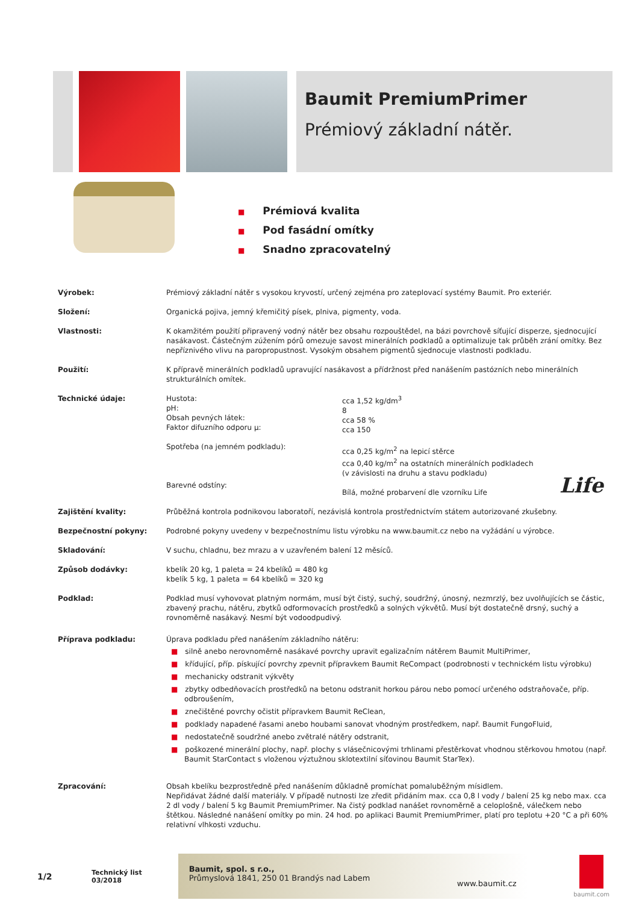Baumit PremiumPrimer
Prémiový základní nátěr.
■ Prémiová kvalita
■ Pod fasádní omítky
■ Snadno zpracovatelný
| Výrobek: | Prémiový základní nátěr s vysokou kryvostí, určený zejména pro zateplovací systémy Baumit. Pro exteriér. |
| Složení: | Organická pojiva, jemný křemičitý písek, plniva, pigmenty, voda. |
| Vlastnosti: | K okamžitém použití připravený vodný nátěr bez obsahu rozpouštědel, na bázi povrchově síťující disperze, sjednocující nasákavost. Částečným zúžením pórů omezuje savost minerálních podkladů a optimalizuje tak průběh zrání omítky. Bez nepříznivého vlivu na paropropustnost. Vysokým obsahem pigmentů sjednocuje vlastnosti podkladu. |
| Použití: | K přípravě minerálních podkladů upravující nasákavost a přídržnost před nanášením pastózních nebo minerálních strukturálních omítek. |
| Technické údaje: | / Hustota: pH: Obsah pevných látek: Faktor difuzního odporu µ: Spotřeba (na jemném podkladu): Barevné odstíny: / cca 1,52 kg/dm<sup>3</sup> 8 cca 58 % cca 150 cca 0,25 kg/m<sup>2</sup> na lepicí stěrce cca 0,40 kg/m<sup>2</sup> na ostatních minerálních podkladech (v závislosti na druhu a stavu podkladu) Bílá, možné probarvení dle vzorníku Life / Life / |
| Zajištění kvality: | Průběžná kontrola podnikovou laboratoří, nezávislá kontrola prostřednictvím státem autorizované zkušebny. |
| Bezpečnostní pokyny: | Podrobné pokyny uvedeny v bezpečnostnímu listu výrobku na www.baumit.cz nebo na vyžádání u výrobce. |
| Skladování: | V suchu, chladnu, bez mrazu a v uzavřeném balení 12 měsíců. |
| Způsob dodávky: | kbelík 20 kg, 1 paleta = 24 kbelíků = 480 kg kbelík 5 kg, 1 paleta = 64 kbelíků = 320 kg |
| Podklad: | Podklad musí vyhovovat platným normám, musí být čistý, suchý, soudržný, únosný, nezmrzlý, bez uvolňujících se částic, zbavený prachu, nátěru, zbytků odformovacích prostředků a solných výkvětů. Musí být dostatečně drsný, suchý a rovnoměrně nasákavý. Nesmí být vodoodpudivý. |
| Příprava podkladu: | Úprava podkladu před nanášením základního nátěru: ■ silně anebo nerovnoměrně nasákavé povrchy upravit egalizačním nátěrem Baumit MultiPrimer, ■ křídující, příp. pískující povrchy zpevnit přípravkem Baumit ReCompact (podrobnosti v technickém listu výrobku) ■ mechanicky odstranit výkvěty ■ zbytky odbedňovacích prostředků na betonu odstranit horkou párou nebo pomocí určeného odstraňovače, příp. odbroušením, ■ znečištěné povrchy očistit přípravkem Baumit ReClean, ■ podklady napadené řasami anebo houbami sanovat vhodným prostředkem, např. Baumit FungoFluid, ■ nedostatečně soudržné anebo zvětralé nátěry odstranit, ■ poškozené minerální plochy, např. plochy s vlásečnicovými trhlinami přestěrkovat vhodnou stěrkovou hmotou (např. Baumit StarContact s vloženou výztužnou sklotextilní síťovinou Baumit StarTex). |
| Zpracování: | Obsah kbelíku bezprostředně před nanášením důkladně promíchat pomaluběžným mísidlem. Nepřidávat žádné další materiály. V případě nutnosti lze zředit přidáním max. cca 0,8 l vody / balení 25 kg nebo max. cca 2 dl vody / balení 5 kg Baumit PremiumPrimer. Na čistý podklad nanášet rovnoměrně a celoplošně, válečkem nebo štětkou. Následné nanášení omítky po min. 24 hod. po aplikaci Baumit PremiumPrimer, platí pro teplotu +20 °C a při 60% relativní vlhkosti vzduchu. |
1/2 Technický list
03/2018
Baumit, spol. s r.o.,
Průmyslová 1841, 250 01 Brandýs nad Labem
www.baumit.cz
baumit.com